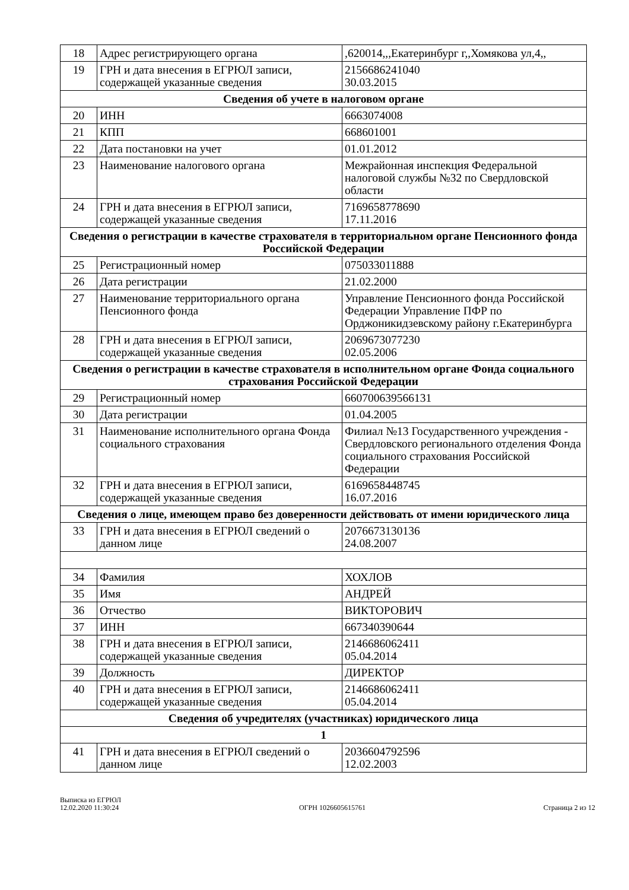| 18 | Адрес регистрирующего органа | ,620014,,,Екатеринбург г,,Хомякова ул,4,, |
| 19 | ГРН и дата внесения в ЕГРЮЛ записи, содержащей указанные сведения | 2156686241040 30.03.2015 |
| Сведения об учете в налоговом органе | | |
| 20 | ИНН | 6663074008 |
| 21 | КПП | 668601001 |
| 22 | Дата постановки на учет | 01.01.2012 |
| 23 | Наименование налогового органа | Межрайонная инспекция Федеральной налоговой службы №32 по Свердловской области |
| 24 | ГРН и дата внесения в ЕГРЮЛ записи, содержащей указанные сведения | 7169658778690 17.11.2016 |
| Сведения о регистрации в качестве страхователя в территориальном органе Пенсионного фонда Российской Федерации | | |
| 25 | Регистрационный номер | 075033011888 |
| 26 | Дата регистрации | 21.02.2000 |
| 27 | Наименование территориального органа Пенсионного фонда | Управление Пенсионного фонда Российской Федерации Управление ПФР по Орджоникидзевскому району г.Екатеринбурга |
| 28 | ГРН и дата внесения в ЕГРЮЛ записи, содержащей указанные сведения | 2069673077230 02.05.2006 |
| Сведения о регистрации в качестве страхователя в исполнительном органе Фонда социального страхования Российской Федерации | | |
| 29 | Регистрационный номер | 660700639566131 |
| 30 | Дата регистрации | 01.04.2005 |
| 31 | Наименование исполнительного органа Фонда социального страхования | Филиал №13 Государственного учреждения - Свердловского регионального отделения Фонда социального страхования Российской Федерации |
| 32 | ГРН и дата внесения в ЕГРЮЛ записи, содержащей указанные сведения | 6169658448745 16.07.2016 |
| Сведения о лице, имеющем право без доверенности действовать от имени юридического лица | | |
| 33 | ГРН и дата внесения в ЕГРЮЛ сведений о данном лице | 2076673130136 24.08.2007 |
| 34 | Фамилия | ХОХЛОВ |
| 35 | Имя | АНДРЕЙ |
| 36 | Отчество | ВИКТОРОВИЧ |
| 37 | ИНН | 667340390644 |
| 38 | ГРН и дата внесения в ЕГРЮЛ записи, содержащей указанные сведения | 2146686062411 05.04.2014 |
| 39 | Должность | ДИРЕКТОР |
| 40 | ГРН и дата внесения в ЕГРЮЛ записи, содержащей указанные сведения | 2146686062411 05.04.2014 |
| Сведения об учредителях (участниках) юридического лица | | |
| 1 | | |
| 41 | ГРН и дата внесения в ЕГРЮЛ сведений о данном лице | 2036604792596 12.02.2003 |
Выписка из ЕГРЮЛ
12.02.2020 11:30:24
ОГРН 1026605615761
Страница 2 из 12